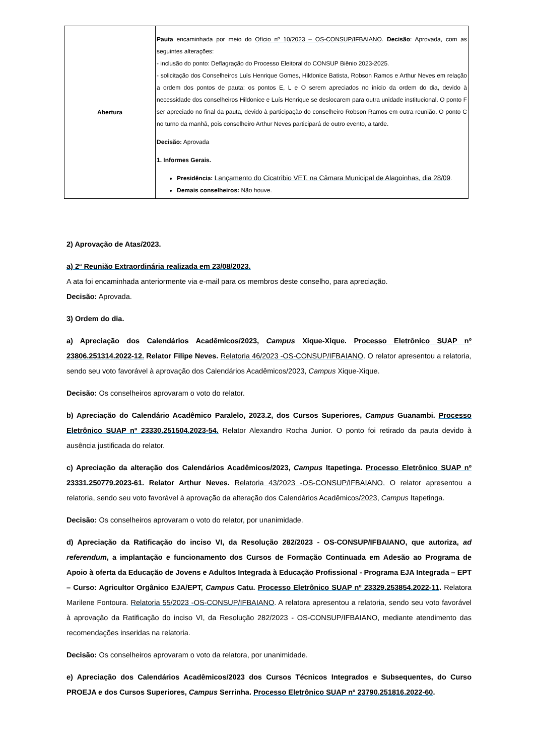| Abertura | Pauta encaminhada por meio do Ofício nº 10/2023 – OS-CONSUP/IFBAIANO . Decisão : Aprovada, com as seguintes alterações: - inclusão do ponto: Deflagração do Processo Eleitoral do CONSUP Biênio 2023-2025. - solicitação dos Conselheiros Luís Henrique Gomes, Hildonice Batista, Robson Ramos e Arthur Neves em relação a ordem dos pontos de pauta: os pontos E, L e O serem apreciados no início da ordem do dia, devido à necessidade dos conselheiros Hildonice e Luís Henrique se deslocarem para outra unidade institucional. O ponto F ser apreciado no final da pauta, devido à participação do conselheiro Robson Ramos em outra reunião. O ponto C no turno da manhã, pois conselheiro Arthur Neves participará de outro evento, a tarde. Decisão: Aprovada 1. Informes Gerais. Presidência: Lançamento do Cicatribio VET, na Câmara Municipal de Alagoinhas, dia 28/09 . Demais conselheiros: Não houve. |
2) Aprovação de Atas/2023.
a) 2ª Reunião Extraordinária realizada em 23/08/2023.
A ata foi encaminhada anteriormente via e-mail para os membros deste conselho, para apreciação.
Decisão: Aprovada.
3) Ordem do dia.
a) Apreciação dos Calendários Acadêmicos/2023, Campus Xique-Xique. Processo Eletrônico SUAP nº 23806.251314.2022-12. Relator Filipe Neves. Relatoria 46/2023 -OS-CONSUP/IFBAIANO. O relator apresentou a relatoria, sendo seu voto favorável à aprovação dos Calendários Acadêmicos/2023, Campus Xique-Xique.
Decisão: Os conselheiros aprovaram o voto do relator.
b) Apreciação do Calendário Acadêmico Paralelo, 2023.2, dos Cursos Superiores, Campus Guanambi. Processo Eletrônico SUAP nº 23330.251504.2023-54. Relator Alexandro Rocha Junior. O ponto foi retirado da pauta devido à ausência justificada do relator.
c) Apreciação da alteração dos Calendários Acadêmicos/2023, Campus Itapetinga. Processo Eletrônico SUAP nº 23331.250779.2023-61. Relator Arthur Neves. Relatoria 43/2023 -OS-CONSUP/IFBAIANO. O relator apresentou a relatoria, sendo seu voto favorável à aprovação da alteração dos Calendários Acadêmicos/2023, Campus Itapetinga.
Decisão: Os conselheiros aprovaram o voto do relator, por unanimidade.
d) Apreciação da Ratificação do inciso VI, da Resolução 282/2023 - OS-CONSUP/IFBAIANO, que autoriza, ad referendum, a implantação e funcionamento dos Cursos de Formação Continuada em Adesão ao Programa de Apoio à oferta da Educação de Jovens e Adultos Integrada à Educação Profissional - Programa EJA Integrada – EPT – Curso: Agricultor Orgânico EJA/EPT, Campus Catu. Processo Eletrônico SUAP nº 23329.253854.2022-11. Relatora Marilene Fontoura. Relatoria 55/2023 -OS-CONSUP/IFBAIANO. A relatora apresentou a relatoria, sendo seu voto favorável à aprovação da Ratificação do inciso VI, da Resolução 282/2023 - OS-CONSUP/IFBAIANO, mediante atendimento das recomendações inseridas na relatoria.
Decisão: Os conselheiros aprovaram o voto da relatora, por unanimidade.
e) Apreciação dos Calendários Acadêmicos/2023 dos Cursos Técnicos Integrados e Subsequentes, do Curso PROEJA e dos Cursos Superiores, Campus Serrinha. Processo Eletrônico SUAP nº 23790.251816.2022-60.